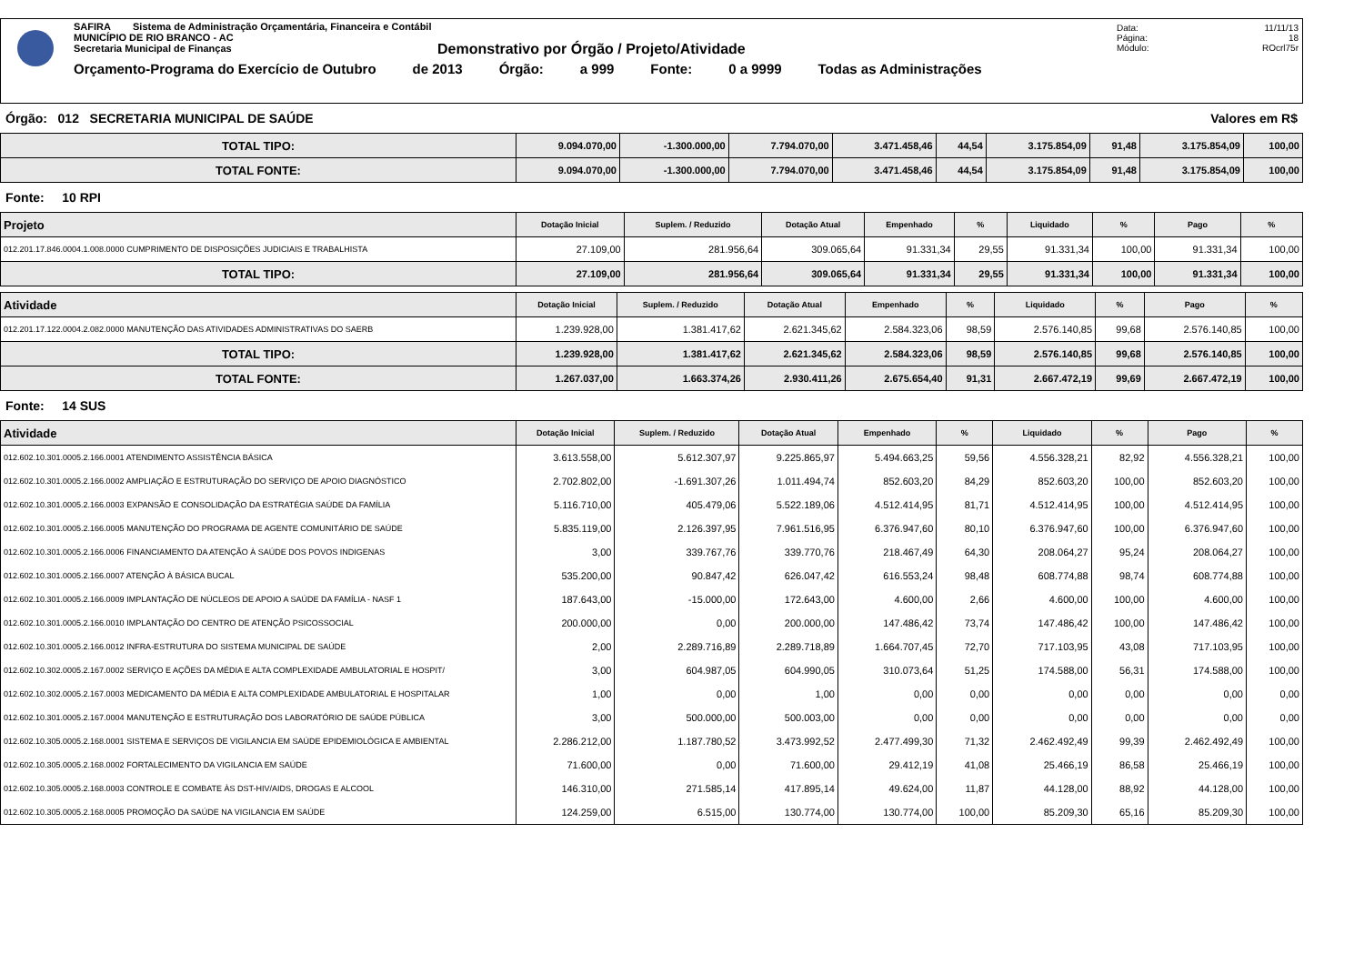SAFIRA Sistema de Administração Orçamentária, Financeira e Contábil
MUNICÍPIO DE RIO BRANCO - AC
Secretaria Municipal de Finanças
Demonstrativo por Órgão / Projeto/Atividade
Orçamento-Programa do Exercício de Outubro de 2013 Órgão: a 999 Fonte: 0 a 9999 Todas as Administrações
Data: 11/11/13
Página: 18
Módulo: ROcrl75r
Órgão: 012 SECRETARIA MUNICIPAL DE SAÚDE Valores em R$
| TOTAL TIPO: | 9.094.070,00 | -1.300.000,00 | 7.794.070,00 | 3.471.458,46 | 44,54 | 3.175.854,09 | 91,48 | 3.175.854,09 | 100,00 |
| TOTAL FONTE: | 9.094.070,00 | -1.300.000,00 | 7.794.070,00 | 3.471.458,46 | 44,54 | 3.175.854,09 | 91,48 | 3.175.854,09 | 100,00 |
Fonte: 10 RPI
| Projeto | Dotação Inicial | Suplem. / Reduzido | Dotação Atual | Empenhado | % | Liquidado | % | Pago | % |
| --- | --- | --- | --- | --- | --- | --- | --- | --- | --- |
| 012.201.17.846.0004.1.008.0000 CUMPRIMENTO DE DISPOSIÇÕES JUDICIAIS E TRABALHISTA | 27.109,00 | 281.956,64 | 309.065,64 | 91.331,34 | 29,55 | 91.331,34 | 100,00 | 91.331,34 | 100,00 |
| TOTAL TIPO: | 27.109,00 | 281.956,64 | 309.065,64 | 91.331,34 | 29,55 | 91.331,34 | 100,00 | 91.331,34 | 100,00 |
| Atividade | Dotação Inicial | Suplem. / Reduzido | Dotação Atual | Empenhado | % | Liquidado | % | Pago | % |
| --- | --- | --- | --- | --- | --- | --- | --- | --- | --- |
| 012.201.17.122.0004.2.082.0000 MANUTENÇÃO DAS ATIVIDADES ADMINISTRATIVAS DO SAERB | 1.239.928,00 | 1.381.417,62 | 2.621.345,62 | 2.584.323,06 | 98,59 | 2.576.140,85 | 99,68 | 2.576.140,85 | 100,00 |
| TOTAL TIPO: | 1.239.928,00 | 1.381.417,62 | 2.621.345,62 | 2.584.323,06 | 98,59 | 2.576.140,85 | 99,68 | 2.576.140,85 | 100,00 |
| TOTAL FONTE: | 1.267.037,00 | 1.663.374,26 | 2.930.411,26 | 2.675.654,40 | 91,31 | 2.667.472,19 | 99,69 | 2.667.472,19 | 100,00 |
Fonte: 14 SUS
| Atividade | Dotação Inicial | Suplem. / Reduzido | Dotação Atual | Empenhado | % | Liquidado | % | Pago | % |
| --- | --- | --- | --- | --- | --- | --- | --- | --- | --- |
| 012.602.10.301.0005.2.166.0001 ATENDIMENTO ASSISTÊNCIA BÁSICA | 3.613.558,00 | 5.612.307,97 | 9.225.865,97 | 5.494.663,25 | 59,56 | 4.556.328,21 | 82,92 | 4.556.328,21 | 100,00 |
| 012.602.10.301.0005.2.166.0002 AMPLIAÇÃO E ESTRUTURAÇÃO DO SERVIÇO DE APOIO DIAGNÓSTICO | 2.702.802,00 | -1.691.307,26 | 1.011.494,74 | 852.603,20 | 84,29 | 852.603,20 | 100,00 | 852.603,20 | 100,00 |
| 012.602.10.301.0005.2.166.0003 EXPANSÃO E CONSOLIDAÇÃO DA ESTRATÉGIA SAÚDE DA FAMÍLIA | 5.116.710,00 | 405.479,06 | 5.522.189,06 | 4.512.414,95 | 81,71 | 4.512.414,95 | 100,00 | 4.512.414,95 | 100,00 |
| 012.602.10.301.0005.2.166.0005 MANUTENÇÃO DO PROGRAMA DE AGENTE COMUNITÁRIO DE SAÚDE | 5.835.119,00 | 2.126.397,95 | 7.961.516,95 | 6.376.947,60 | 80,10 | 6.376.947,60 | 100,00 | 6.376.947,60 | 100,00 |
| 012.602.10.301.0005.2.166.0006 FINANCIAMENTO DA ATENÇÃO À SAÚDE DOS POVOS INDIGENAS | 3,00 | 339.767,76 | 339.770,76 | 218.467,49 | 64,30 | 208.064,27 | 95,24 | 208.064,27 | 100,00 |
| 012.602.10.301.0005.2.166.0007 ATENÇÃO À BÁSICA BUCAL | 535.200,00 | 90.847,42 | 626.047,42 | 616.553,24 | 98,48 | 608.774,88 | 98,74 | 608.774,88 | 100,00 |
| 012.602.10.301.0005.2.166.0009 IMPLANTAÇÃO DE NÚCLEOS DE APOIO A SAÚDE DA FAMÍLIA - NASF 1 | 187.643,00 | -15.000,00 | 172.643,00 | 4.600,00 | 2,66 | 4.600,00 | 100,00 | 4.600,00 | 100,00 |
| 012.602.10.301.0005.2.166.0010 IMPLANTAÇÃO DO CENTRO DE ATENÇÃO PSICOSSOCIAL | 200.000,00 | 0,00 | 200.000,00 | 147.486,42 | 73,74 | 147.486,42 | 100,00 | 147.486,42 | 100,00 |
| 012.602.10.301.0005.2.166.0012 INFRA-ESTRUTURA DO SISTEMA MUNICIPAL DE SAÚDE | 2,00 | 2.289.716,89 | 2.289.718,89 | 1.664.707,45 | 72,70 | 717.103,95 | 43,08 | 717.103,95 | 100,00 |
| 012.602.10.302.0005.2.167.0002 SERVIÇO E AÇÕES DA MÉDIA E ALTA COMPLEXIDADE AMBULATORIAL E HOSPIT/ | 3,00 | 604.987,05 | 604.990,05 | 310.073,64 | 51,25 | 174.588,00 | 56,31 | 174.588,00 | 100,00 |
| 012.602.10.302.0005.2.167.0003 MEDICAMENTO DA MÉDIA E ALTA COMPLEXIDADE AMBULATORIAL E HOSPITALAR | 1,00 | 0,00 | 1,00 | 0,00 | 0,00 | 0,00 | 0,00 | 0,00 | 0,00 |
| 012.602.10.301.0005.2.167.0004 MANUTENÇÃO E ESTRUTURAÇÃO DOS LABORATÓRIO DE SAÚDE PÚBLICA | 3,00 | 500.000,00 | 500.003,00 | 0,00 | 0,00 | 0,00 | 0,00 | 0,00 | 0,00 |
| 012.602.10.305.0005.2.168.0001 SISTEMA E SERVIÇOS DE VIGILANCIA EM SAÚDE EPIDEMIOLÓGICA E AMBIENTAL | 2.286.212,00 | 1.187.780,52 | 3.473.992,52 | 2.477.499,30 | 71,32 | 2.462.492,49 | 99,39 | 2.462.492,49 | 100,00 |
| 012.602.10.305.0005.2.168.0002 FORTALECIMENTO DA VIGILANCIA EM SAÚDE | 71.600,00 | 0,00 | 71.600,00 | 29.412,19 | 41,08 | 25.466,19 | 86,58 | 25.466,19 | 100,00 |
| 012.602.10.305.0005.2.168.0003 CONTROLE E COMBATE ÀS DST-HIV/AIDS, DROGAS E ALCOOL | 146.310,00 | 271.585,14 | 417.895,14 | 49.624,00 | 11,87 | 44.128,00 | 88,92 | 44.128,00 | 100,00 |
| 012.602.10.305.0005.2.168.0005 PROMOÇÃO DA SAÚDE NA VIGILANCIA EM SAÚDE | 124.259,00 | 6.515,00 | 130.774,00 | 130.774,00 | 100,00 | 85.209,30 | 65,16 | 85.209,30 | 100,00 |